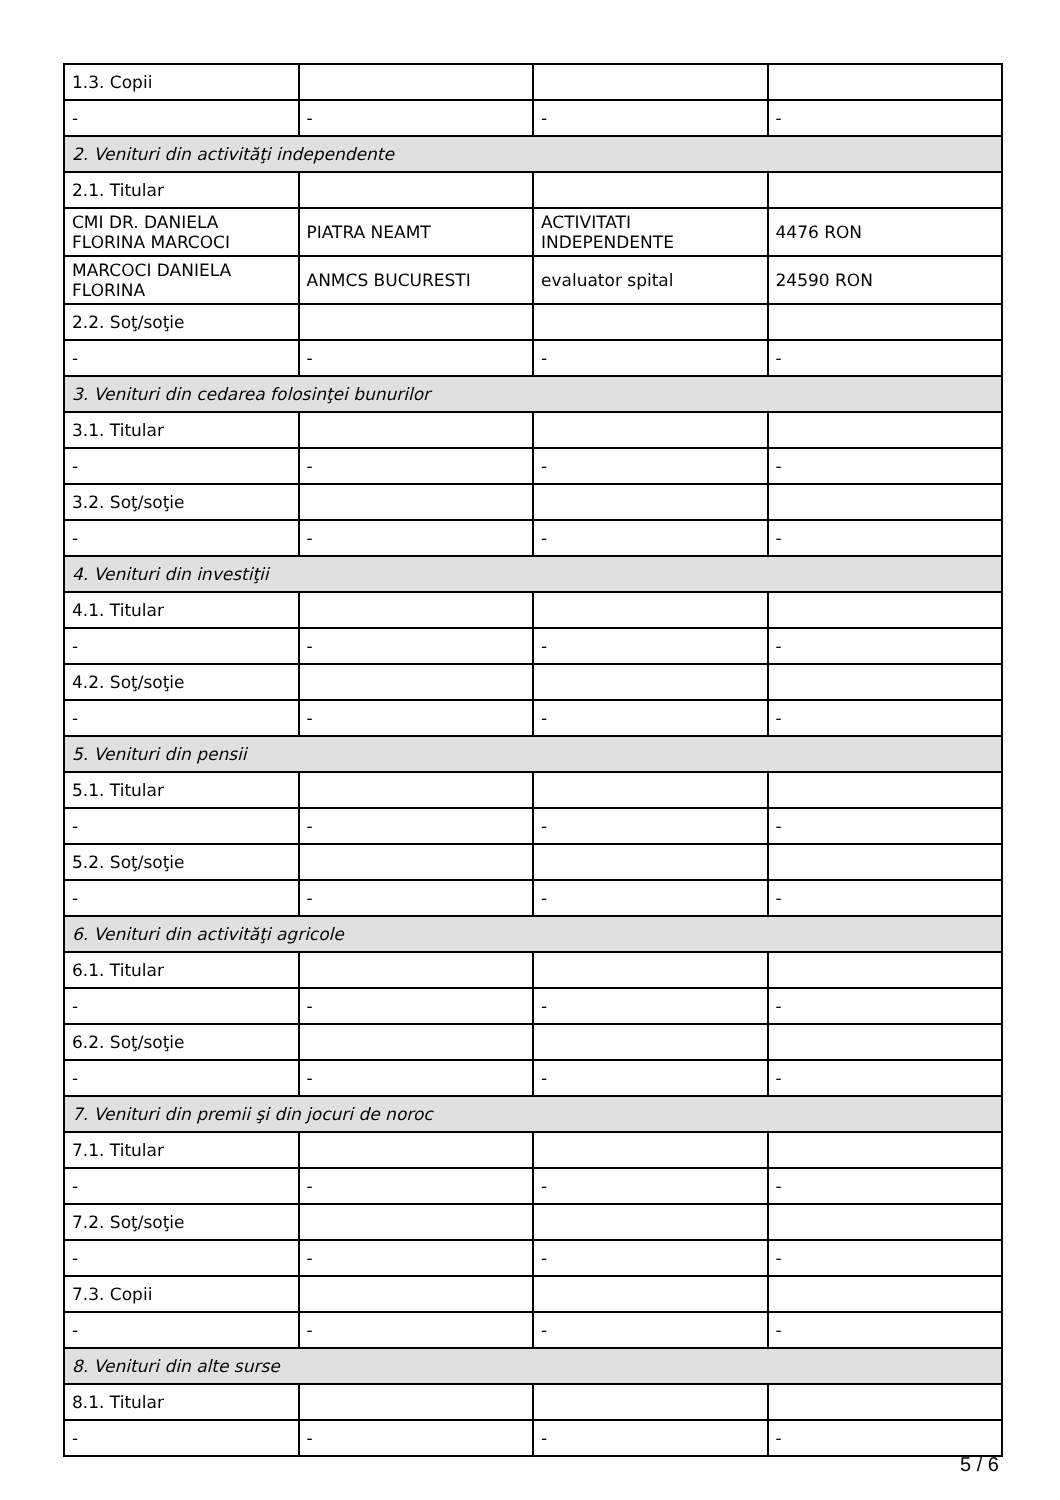| 1.3. Copii | | | |
| - | - | - | - |
| 2. Venituri din activităţi independente | | | |
| 2.1. Titular | | | |
| CMI DR. DANIELA FLORINA MARCOCI | PIATRA NEAMT | ACTIVITATI INDEPENDENTE | 4476 RON |
| MARCOCI DANIELA FLORINA | ANMCS BUCURESTI | evaluator spital | 24590 RON |
| 2.2. Soţ/soţie | | | |
| - | - | - | - |
| 3. Venituri din cedarea folosinţei bunurilor | | | |
| 3.1. Titular | | | |
| - | - | - | - |
| 3.2. Soţ/soţie | | | |
| - | - | - | - |
| 4. Venituri din investiţii | | | |
| 4.1. Titular | | | |
| - | - | - | - |
| 4.2. Soţ/soţie | | | |
| - | - | - | - |
| 5. Venituri din pensii | | | |
| 5.1. Titular | | | |
| - | - | - | - |
| 5.2. Soţ/soţie | | | |
| - | - | - | - |
| 6. Venituri din activităţi agricole | | | |
| 6.1. Titular | | | |
| - | - | - | - |
| 6.2. Soţ/soţie | | | |
| - | - | - | - |
| 7. Venituri din premii şi din jocuri de noroc | | | |
| 7.1. Titular | | | |
| - | - | - | - |
| 7.2. Soţ/soţie | | | |
| - | - | - | - |
| 7.3. Copii | | | |
| - | - | - | - |
| 8. Venituri din alte surse | | | |
| 8.1. Titular | | | |
| - | - | - | - |
5 / 6